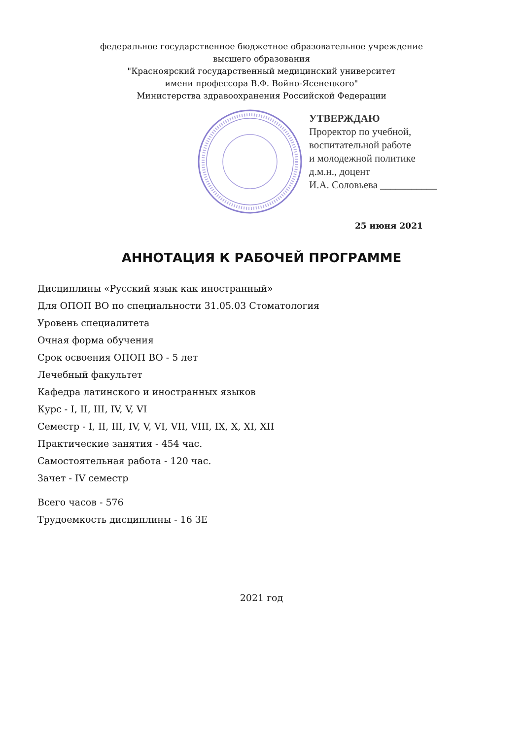федеральное государственное бюджетное образовательное учреждение
высшего образования
"Красноярский государственный медицинский университет
имени профессора В.Ф. Войно-Ясенецкого"
Министерства здравоохранения Российской Федерации
УТВЕРЖДАЮ
Проректор по учебной,
воспитательной работе
и молодежной политике
д.м.н., доцент
И.А. Соловьева ___________
25 июня 2021
АННОТАЦИЯ К РАБОЧЕЙ ПРОГРАММЕ
Дисциплины «Русский язык как иностранный»
Для ОПОП ВО по специальности 31.05.03 Стоматология
Уровень специалитета
Очная форма обучения
Срок освоения ОПОП ВО - 5 лет
Лечебный факультет
Кафедра латинского и иностранных языков
Курс - I, II, III, IV, V, VI
Семестр - I, II, III, IV, V, VI, VII, VIII, IX, X, XI, XII
Практические занятия - 454 час.
Самостоятельная работа - 120 час.
Зачет - IV семестр
Всего часов - 576
Трудоемкость дисциплины - 16 ЗЕ
2021 год